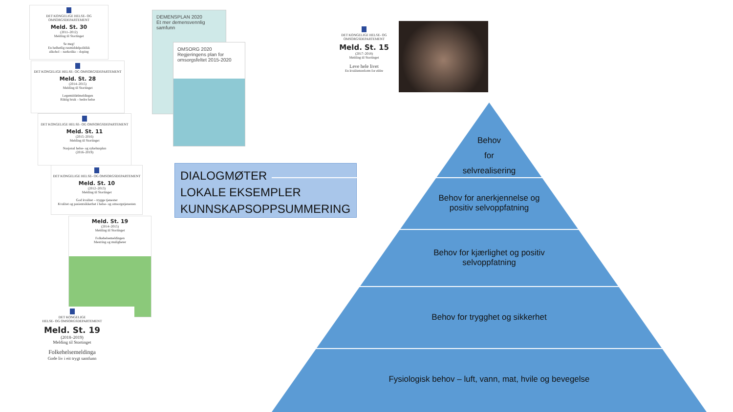DET KONGELIGE HELSE- OG OMSORGSDEPARTEMENT
Meld. St. 30
(2011–2012)
Melding til Stortinget
Se meg!
En helhetlig rusmiddelpolitikk
alkohol – narkotika – doping
DET KONGELIGE HELSE- OG OMSORGSDEPARTEMENT
Meld. St. 28
(2014–2015)
Melding til Stortinget
Legemiddelmeldingen
Riktig bruk – bedre helse
DET KONGELIGE HELSE- OG OMSORGSDEPARTEMENT
Meld. St. 11
(2015–2016)
Melding til Stortinget
Nasjonal helse- og sykehusplan
(2016–2019)
DET KONGELIGE HELSE- OG OMSORGSDEPARTEMENT
Meld. St. 10
(2012–2013)
Melding til Stortinget
God kvalitet – trygge tjenester
Kvalitet og pasientsikkerhet i helse- og omsorgstjenesten
Meld. St. 19
(2014–2015)
Melding til Stortinget
Folkehelsemeldingen
Mestring og muligheter
DET KONGELIGE
HELSE- OG OMSORGSDEPARTEMENT
Meld. St. 19
(2018–2019)
Melding til Stortinget
Folkehelsemeldinga
Gode liv i eit trygt samfunn
DEMENSPLAN 2020
Et mer demensvennlig samfunn
OMSORG 2020
Regjeringens plan for omsorgsfeltet 2015-2020
DET KONGELIGE HELSE- OG OMSORGSDEPARTEMENT
Meld. St. 15
(2017–2018)
Melding til Stortinget
Leve hele livet
En kvalitetsreform for eldre
DIALOGMØTER
LOKALE EKSEMPLER
KUNNSKAPSOPPSUMMERING
Behov
for
selvrealisering
Behov for anerkjennelse og
positiv selvoppfatning
Behov for kjærlighet og positiv
selvoppfatning
Behov for trygghet og sikkerhet
Fysiologisk behov – luft, vann, mat, hvile og bevegelse